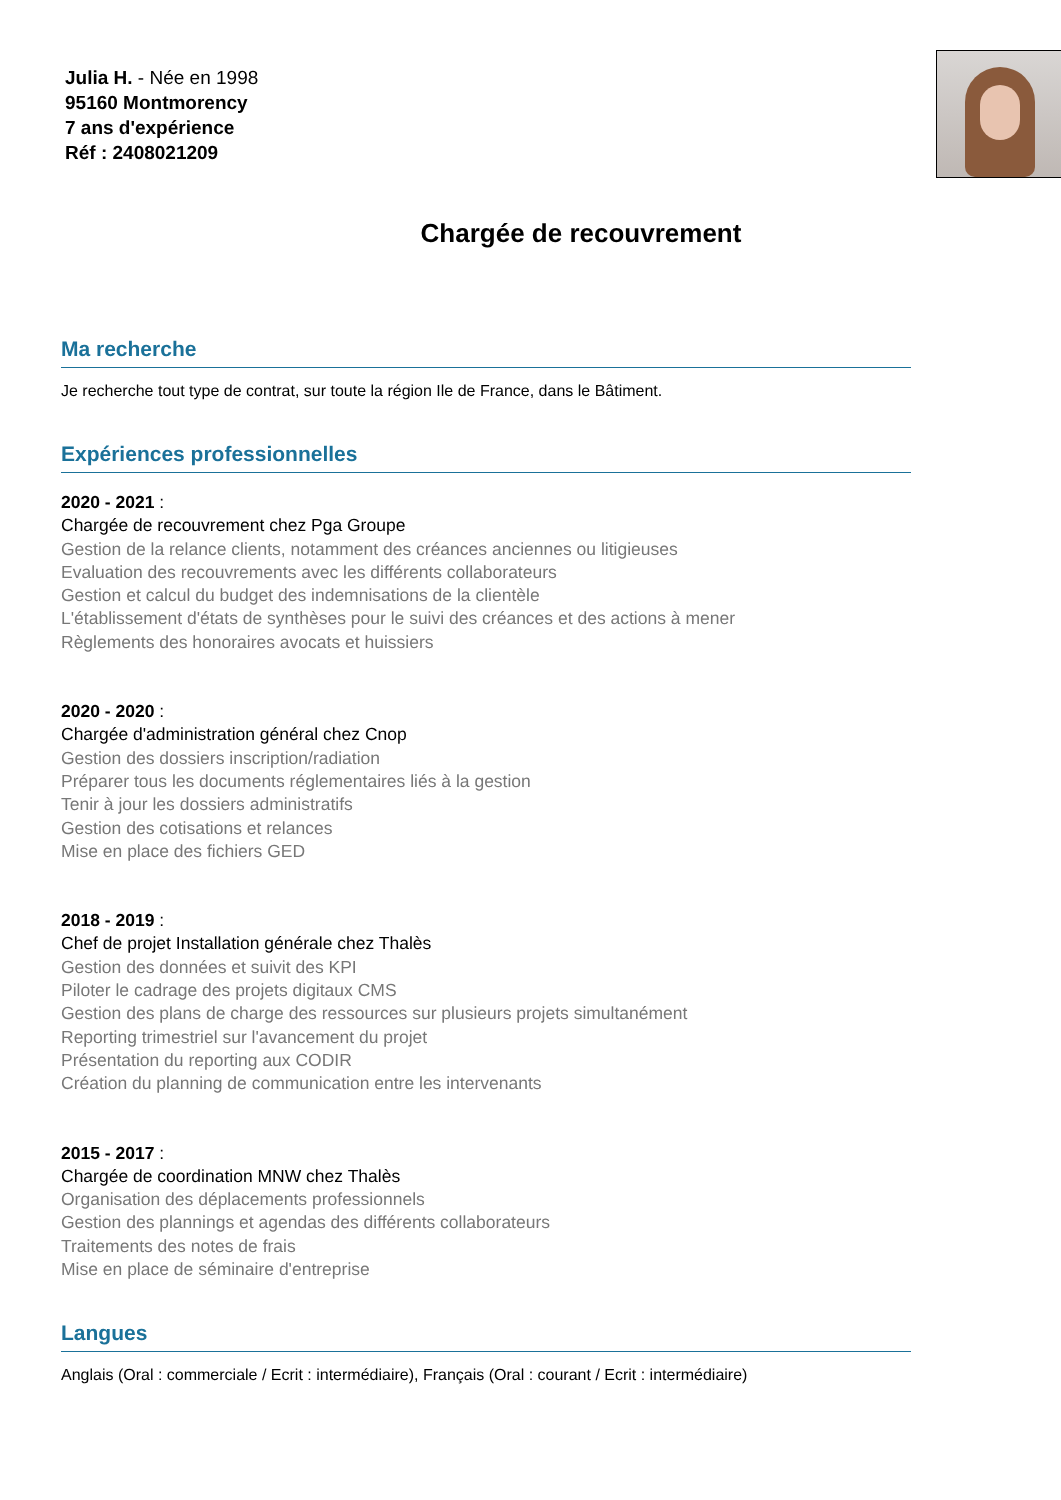Julia H. - Née en 1998
95160 Montmorency
7 ans d'expérience
Réf : 2408021209
Chargée de recouvrement
Ma recherche
Je recherche tout type de contrat, sur toute la région Ile de France, dans le Bâtiment.
Expériences professionnelles
2020 - 2021 :
Chargée de recouvrement chez Pga Groupe
Gestion de la relance clients, notamment des créances anciennes ou litigieuses
Evaluation des recouvrements avec les différents collaborateurs
Gestion et calcul du budget des indemnisations de la clientèle
L'établissement d'états de synthèses pour le suivi des créances et des actions à mener
Règlements des honoraires avocats et huissiers
2020 - 2020 :
Chargée d'administration général chez Cnop
Gestion des dossiers inscription/radiation
Préparer tous les documents réglementaires liés à la gestion
Tenir à jour les dossiers administratifs
Gestion des cotisations et relances
Mise en place des fichiers GED
2018 - 2019 :
Chef de projet Installation générale chez Thalès
Gestion des données et suivit des KPI
Piloter le cadrage des projets digitaux CMS
Gestion des plans de charge des ressources sur plusieurs projets simultanément
Reporting trimestriel sur l'avancement du projet
Présentation du reporting aux CODIR
Création du planning de communication entre les intervenants
2015 - 2017 :
Chargée de coordination MNW chez Thalès
Organisation des déplacements professionnels
Gestion des plannings et agendas des différents collaborateurs
Traitements des notes de frais
Mise en place de séminaire d'entreprise
Langues
Anglais (Oral : commerciale / Ecrit : intermédiaire), Français (Oral : courant / Ecrit : intermédiaire)